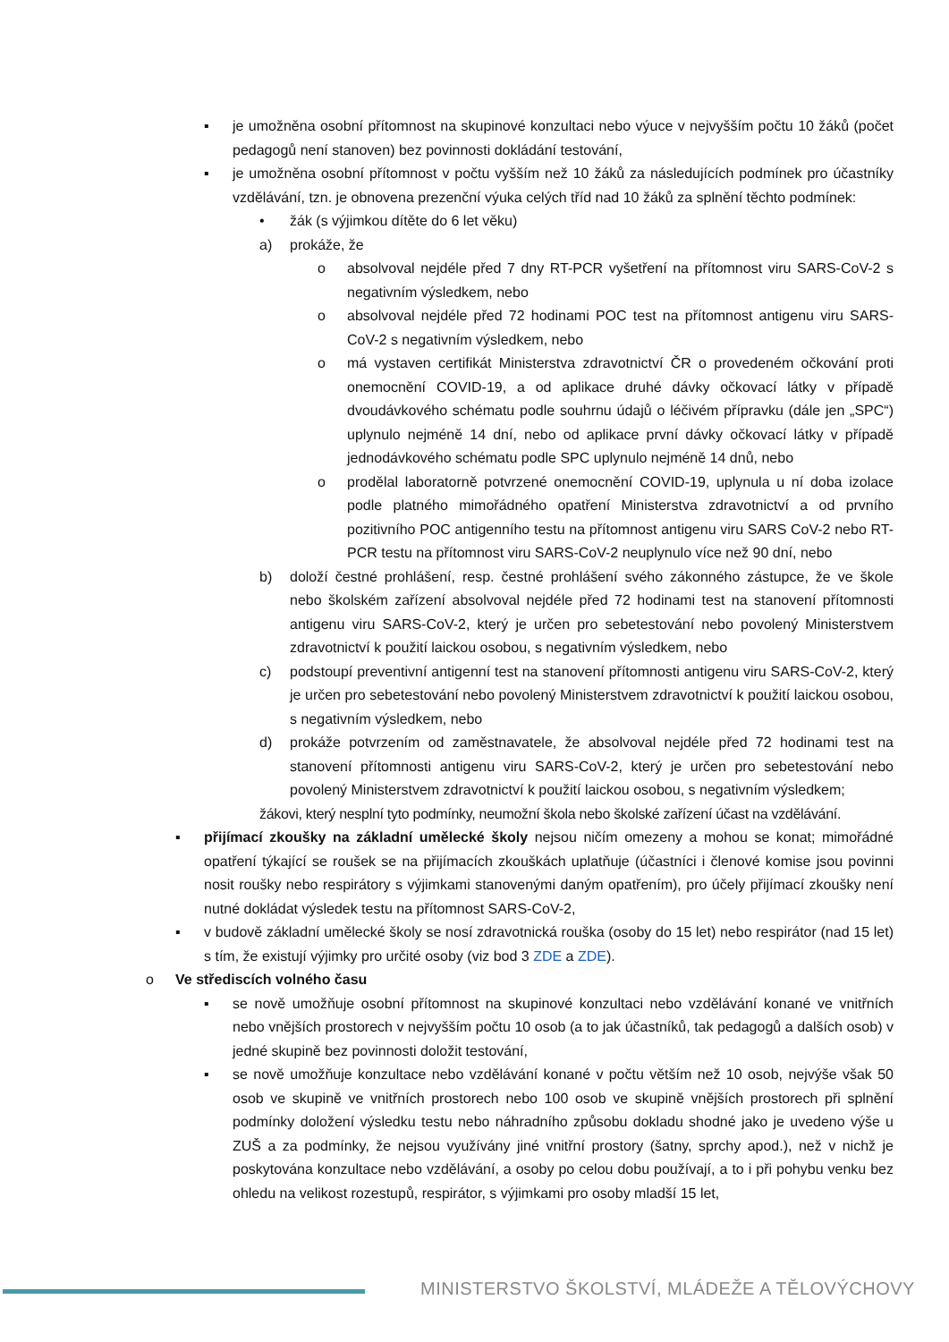▪ je umožněna osobní přítomnost na skupinové konzultaci nebo výuce v nejvyšším počtu 10 žáků (počet pedagogů není stanoven) bez povinnosti dokládání testování,
▪ je umožněna osobní přítomnost v počtu vyšším než 10 žáků za následujících podmínek pro účastníky vzdělávání, tzn. je obnovena prezenční výuka celých tříd nad 10 žáků za splnění těchto podmínek:
• žák (s výjimkou dítěte do 6 let věku)
a) prokáže, že
o absolvoval nejdéle před 7 dny RT-PCR vyšetření na přítomnost viru SARS-CoV-2 s negativním výsledkem, nebo
o absolvoval nejdéle před 72 hodinami POC test na přítomnost antigenu viru SARS-CoV-2 s negativním výsledkem, nebo
o má vystaven certifikát Ministerstva zdravotnictví ČR o provedeném očkování proti onemocnění COVID-19, a od aplikace druhé dávky očkovací látky v případě dvoudávkového schématu podle souhrnu údajů o léčivém přípravku (dále jen „SPC“) uplynulo nejméně 14 dní, nebo od aplikace první dávky očkovací látky v případě jednodávkového schématu podle SPC uplynulo nejméně 14 dnů, nebo
o prodělal laboratorně potvrzené onemocnění COVID-19, uplynula u ní doba izolace podle platného mimořádného opatření Ministerstva zdravotnictví a od prvního pozitivního POC antigenního testu na přítomnost antigenu viru SARS CoV-2 nebo RT-PCR testu na přítomnost viru SARS-CoV-2 neuplynulo více než 90 dní, nebo
b) doloží čestné prohlášení, resp. čestné prohlášení svého zákonného zástupce, že ve škole nebo školském zařízení absolvoval nejdéle před 72 hodinami test na stanovení přítomnosti antigenu viru SARS-CoV-2, který je určen pro sebetestování nebo povolený Ministerstvem zdravotnictví k použití laickou osobou, s negativním výsledkem, nebo
c) podstoupí preventivní antigenní test na stanovení přítomnosti antigenu viru SARS-CoV-2, který je určen pro sebetestování nebo povolený Ministerstvem zdravotnictví k použití laickou osobou, s negativním výsledkem, nebo
d) prokáže potvrzením od zaměstnavatele, že absolvoval nejdéle před 72 hodinami test na stanovení přítomnosti antigenu viru SARS-CoV-2, který je určen pro sebetestování nebo povolený Ministerstvem zdravotnictví k použití laickou osobou, s negativním výsledkem;
žákovi, který nesplní tyto podmínky, neumožní škola nebo školské zařízení účast na vzdělávání.
▪ přijímací zkoušky na základní umělecké školy nejsou ničím omezeny a mohou se konat; mimořádné opatření týkající se roušek se na přijímacích zkouškách uplatňuje (účastníci i členové komise jsou povinni nosit roušky nebo respirátory s výjimkami stanovenými daným opatřením), pro účely přijímací zkoušky není nutné dokládat výsledek testu na přítomnost SARS-CoV-2,
▪ v budově základní umělecké školy se nosí zdravotnická rouška (osoby do 15 let) nebo respirátor (nad 15 let) s tím, že existují výjimky pro určité osoby (viz bod 3 ZDE a ZDE).
o Ve střediscích volného času
▪ se nově umožňuje osobní přítomnost na skupinové konzultaci nebo vzdělávání konané ve vnitřních nebo vnějších prostorech v nejvyšším počtu 10 osob (a to jak účastníků, tak pedagogů a dalších osob) v jedné skupině bez povinnosti doložit testování,
▪ se nově umožňuje konzultace nebo vzdělávání konané v počtu větším než 10 osob, nejvýše však 50 osob ve skupině ve vnitřních prostorech nebo 100 osob ve skupině vnějších prostorech při splnění podmínky doložení výsledku testu nebo náhradního způsobu dokladu shodné jako je uvedeno výše u ZUŠ a za podmínky, že nejsou využívány jiné vnitřní prostory (šatny, sprchy apod.), než v nichž je poskytována konzultace nebo vzdělávání, a osoby po celou dobu používají, a to i při pohybu venku bez ohledu na velikost rozestupů, respirátor, s výjimkami pro osoby mladší 15 let,
MINISTERSTVO ŠKOLSTVÍ, MLÁDEŽE A TĚLOVÝCHOVY